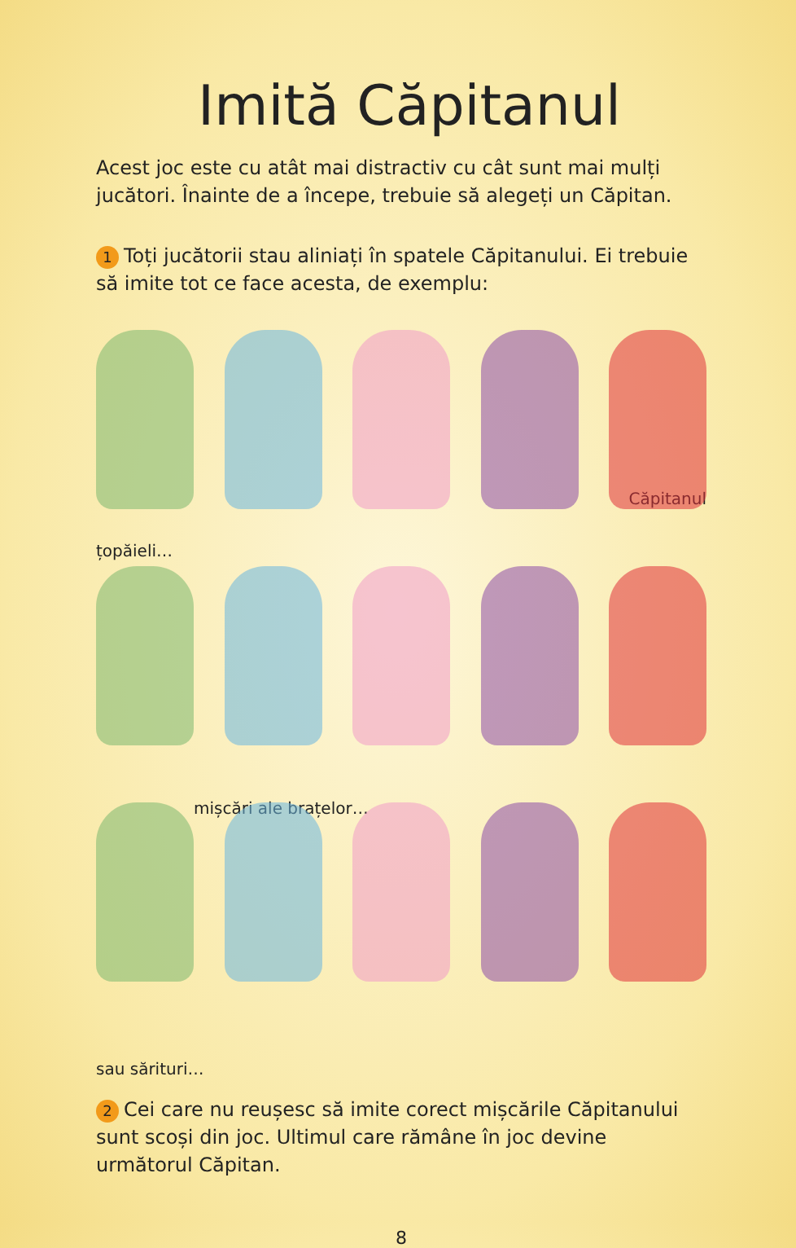Imită Căpitanul
Acest joc este cu atât mai distractiv cu cât sunt mai mulți jucători. Înainte de a începe, trebuie să alegeți un Căpitan.
1 Toți jucătorii stau aliniați în spatele Căpitanului. Ei trebuie să imite tot ce face acesta, de exemplu:
Căpitanul
țopăieli…
mișcări ale brațelor…
sau sărituri…
2 Cei care nu reușesc să imite corect mișcările Căpitanului sunt scoși din joc. Ultimul care rămâne în joc devine următorul Căpitan.
8